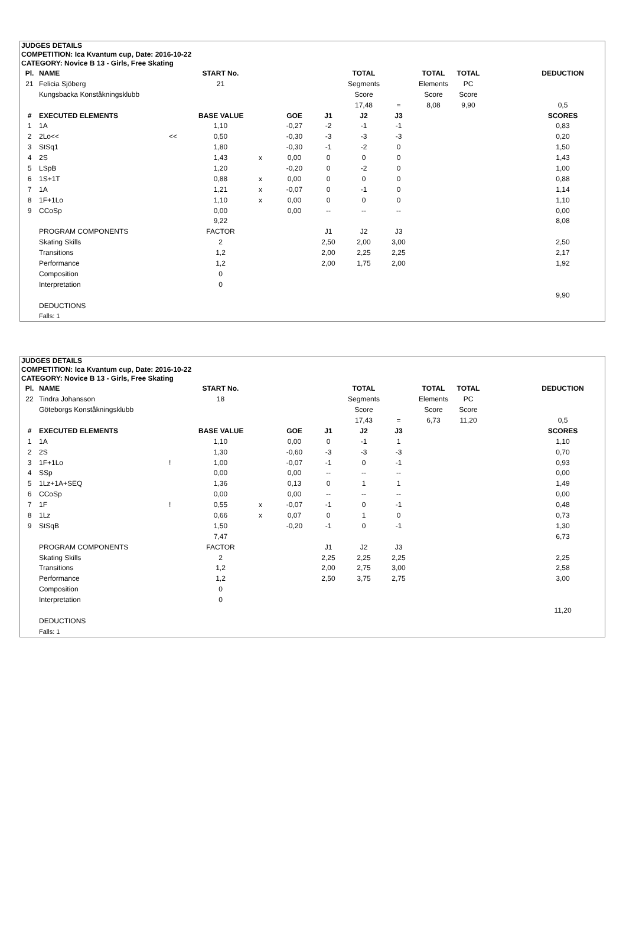JUDGES DETAILS
COMPETITION: Ica Kvantum cup, Date: 2016-10-22
CATEGORY: Novice B 13 - Girls, Free Skating
| Pl. | NAME | | START No. | | | | TOTAL | | TOTAL | TOTAL | | DEDUCTION |
| 21 | Felicia Sjöberg | | 21 | | | | Segments | | Elements | PC | | |
| | Kungsbacka Konståkningsklubb | | | | | | Score | | Score | Score | | |
| | | | | | | | 17,48 | = | 8,08 | 9,90 | | 0,5 |
| # | EXECUTED ELEMENTS | | BASE VALUE | | GOE | J1 | J2 | J3 | | | | SCORES |
| 1 | 1A | | 1,10 | | -0,27 | -2 | -1 | -1 | | | | 0,83 |
| 2 | 2Lo<< | << | 0,50 | | -0,30 | -3 | -3 | -3 | | | | 0,20 |
| 3 | StSq1 | | 1,80 | | -0,30 | -1 | -2 | 0 | | | | 1,50 |
| 4 | 2S | | 1,43 | x | 0,00 | 0 | 0 | 0 | | | | 1,43 |
| 5 | LSpB | | 1,20 | | -0,20 | 0 | -2 | 0 | | | | 1,00 |
| 6 | 1S+1T | | 0,88 | x | 0,00 | 0 | 0 | 0 | | | | 0,88 |
| 7 | 1A | | 1,21 | x | -0,07 | 0 | -1 | 0 | | | | 1,14 |
| 8 | 1F+1Lo | | 1,10 | x | 0,00 | 0 | 0 | 0 | | | | 1,10 |
| 9 | CCoSp | | 0,00 | | 0,00 | -- | -- | -- | | | | 0,00 |
| | | | 9,22 | | | | | | | | | 8,08 |
| | PROGRAM COMPONENTS | | FACTOR | | | J1 | J2 | J3 | | | | |
| | Skating Skills | | 2 | | | 2,50 | 2,00 | 3,00 | | | | 2,50 |
| | Transitions | | 1,2 | | | 2,00 | 2,25 | 2,25 | | | | 2,17 |
| | Performance | | 1,2 | | | 2,00 | 1,75 | 2,00 | | | | 1,92 |
| | Composition | | 0 | | | | | | | | | |
| | Interpretation | | 0 | | | | | | | | | |
| | | | | | | | | | | | | 9,90 |
| | DEDUCTIONS | | | | | | | | | | | |
| | Falls: 1 | | | | | | | | | | | |
JUDGES DETAILS
COMPETITION: Ica Kvantum cup, Date: 2016-10-22
CATEGORY: Novice B 13 - Girls, Free Skating
| Pl. | NAME | | START No. | | | | TOTAL | | TOTAL | TOTAL | | DEDUCTION |
| 22 | Tindra Johansson | | 18 | | | | Segments | | Elements | PC | | |
| | Göteborgs Konståkningsklubb | | | | | | Score | | Score | Score | | |
| | | | | | | | 17,43 | = | 6,73 | 11,20 | | 0,5 |
| # | EXECUTED ELEMENTS | | BASE VALUE | | GOE | J1 | J2 | J3 | | | | SCORES |
| 1 | 1A | | 1,10 | | 0,00 | 0 | -1 | 1 | | | | 1,10 |
| 2 | 2S | | 1,30 | | -0,60 | -3 | -3 | -3 | | | | 0,70 |
| 3 | 1F+1Lo | ! | 1,00 | | -0,07 | -1 | 0 | -1 | | | | 0,93 |
| 4 | SSp | | 0,00 | | 0,00 | -- | -- | -- | | | | 0,00 |
| 5 | 1Lz+1A+SEQ | | 1,36 | | 0,13 | 0 | 1 | 1 | | | | 1,49 |
| 6 | CCoSp | | 0,00 | | 0,00 | -- | -- | -- | | | | 0,00 |
| 7 | 1F | ! | 0,55 | x | -0,07 | -1 | 0 | -1 | | | | 0,48 |
| 8 | 1Lz | | 0,66 | x | 0,07 | 0 | 1 | 0 | | | | 0,73 |
| 9 | StSqB | | 1,50 | | -0,20 | -1 | 0 | -1 | | | | 1,30 |
| | | | 7,47 | | | | | | | | | 6,73 |
| | PROGRAM COMPONENTS | | FACTOR | | | J1 | J2 | J3 | | | | |
| | Skating Skills | | 2 | | | 2,25 | 2,25 | 2,25 | | | | 2,25 |
| | Transitions | | 1,2 | | | 2,00 | 2,75 | 3,00 | | | | 2,58 |
| | Performance | | 1,2 | | | 2,50 | 3,75 | 2,75 | | | | 3,00 |
| | Composition | | 0 | | | | | | | | | |
| | Interpretation | | 0 | | | | | | | | | |
| | | | | | | | | | | | | 11,20 |
| | DEDUCTIONS | | | | | | | | | | | |
| | Falls: 1 | | | | | | | | | | | |